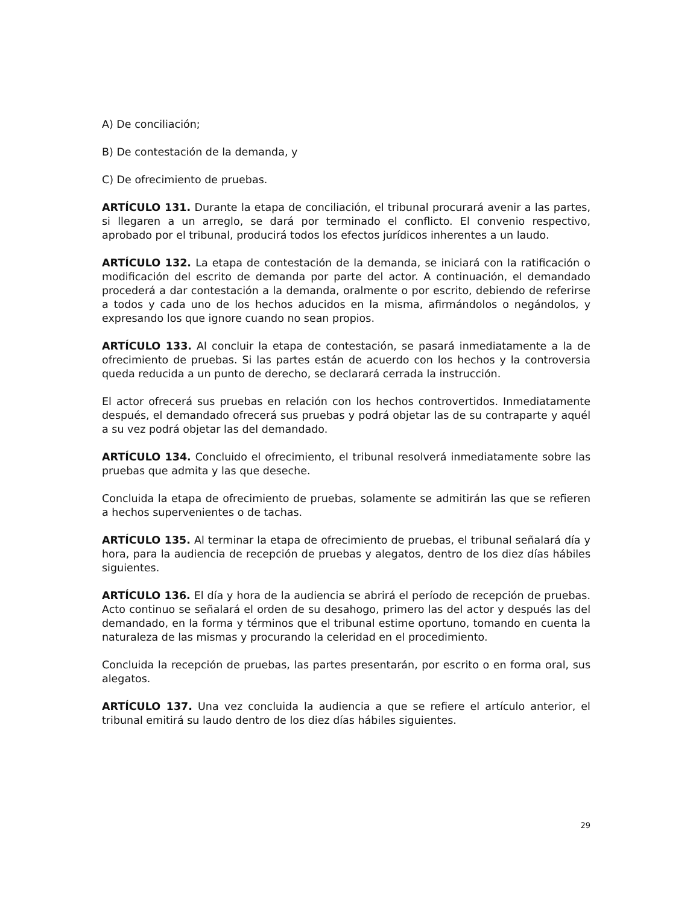A) De conciliación;
B) De contestación de la demanda, y
C) De ofrecimiento de pruebas.
ARTÍCULO 131. Durante la etapa de conciliación, el tribunal procurará avenir a las partes, si llegaren a un arreglo, se dará por terminado el conflicto. El convenio respectivo, aprobado por el tribunal, producirá todos los efectos jurídicos inherentes a un laudo.
ARTÍCULO 132. La etapa de contestación de la demanda, se iniciará con la ratificación o modificación del escrito de demanda por parte del actor. A continuación, el demandado procederá a dar contestación a la demanda, oralmente o por escrito, debiendo de referirse a todos y cada uno de los hechos aducidos en la misma, afirmándolos o negándolos, y expresando los que ignore cuando no sean propios.
ARTÍCULO 133. Al concluir la etapa de contestación, se pasará inmediatamente a la de ofrecimiento de pruebas. Si las partes están de acuerdo con los hechos y la controversia queda reducida a un punto de derecho, se declarará cerrada la instrucción.
El actor ofrecerá sus pruebas en relación con los hechos controvertidos. Inmediatamente después, el demandado ofrecerá sus pruebas y podrá objetar las de su contraparte y aquél a su vez podrá objetar las del demandado.
ARTÍCULO 134. Concluido el ofrecimiento, el tribunal resolverá inmediatamente sobre las pruebas que admita y las que deseche.
Concluida la etapa de ofrecimiento de pruebas, solamente se admitirán las que se refieren a hechos supervenientes o de tachas.
ARTÍCULO 135. Al terminar la etapa de ofrecimiento de pruebas, el tribunal señalará día y hora, para la audiencia de recepción de pruebas y alegatos, dentro de los diez días hábiles siguientes.
ARTÍCULO 136. El día y hora de la audiencia se abrirá el período de recepción de pruebas. Acto continuo se señalará el orden de su desahogo, primero las del actor y después las del demandado, en la forma y términos que el tribunal estime oportuno, tomando en cuenta la naturaleza de las mismas y procurando la celeridad en el procedimiento.
Concluida la recepción de pruebas, las partes presentarán, por escrito o en forma oral, sus alegatos.
ARTÍCULO 137. Una vez concluida la audiencia a que se refiere el artículo anterior, el tribunal emitirá su laudo dentro de los diez días hábiles siguientes.
29